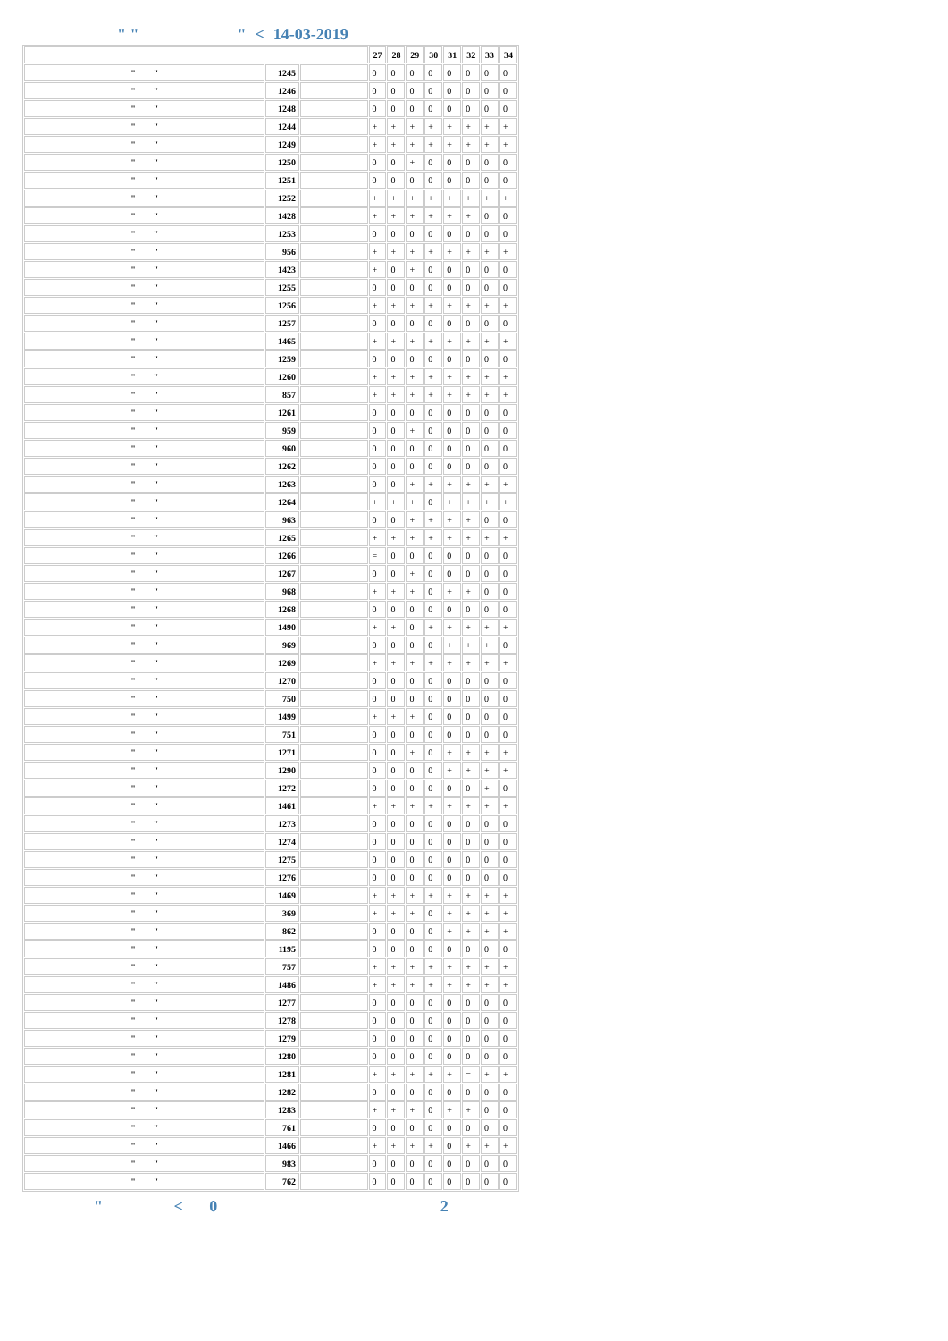" " " < 14-03-2019
| | | | 27 | 28 | 29 | 30 | 31 | 32 | 33 | 34 |
| --- | --- | --- | --- | --- | --- | --- | --- | --- | --- | --- |
| " " | 1245 | | 0 | 0 | 0 | 0 | 0 | 0 | 0 | 0 |
| " " | 1246 | | 0 | 0 | 0 | 0 | 0 | 0 | 0 | 0 |
| " " | 1248 | | 0 | 0 | 0 | 0 | 0 | 0 | 0 | 0 |
| " " | 1244 | | + | + | + | + | + | + | + | + |
| " " | 1249 | | + | + | + | + | + | + | + | + |
| " " | 1250 | | 0 | 0 | + | 0 | 0 | 0 | 0 | 0 |
| " " | 1251 | | 0 | 0 | 0 | 0 | 0 | 0 | 0 | 0 |
| " " | 1252 | | + | + | + | + | + | + | + | + |
| " " | 1428 | | + | + | + | + | + | + | 0 | 0 |
| " " | 1253 | | 0 | 0 | 0 | 0 | 0 | 0 | 0 | 0 |
| " " | 956 | | + | + | + | + | + | + | + | + |
| " " | 1423 | | + | 0 | + | 0 | 0 | 0 | 0 | 0 |
| " " | 1255 | | 0 | 0 | 0 | 0 | 0 | 0 | 0 | 0 |
| " " | 1256 | | + | + | + | + | + | + | + | + |
| " " | 1257 | | 0 | 0 | 0 | 0 | 0 | 0 | 0 | 0 |
| " " | 1465 | | + | + | + | + | + | + | + | + |
| " " | 1259 | | 0 | 0 | 0 | 0 | 0 | 0 | 0 | 0 |
| " " | 1260 | | + | + | + | + | + | + | + | + |
| " " | 857 | | + | + | + | + | + | + | + | + |
| " " | 1261 | | 0 | 0 | 0 | 0 | 0 | 0 | 0 | 0 |
| " " | 959 | | 0 | 0 | + | 0 | 0 | 0 | 0 | 0 |
| " " | 960 | | 0 | 0 | 0 | 0 | 0 | 0 | 0 | 0 |
| " " | 1262 | | 0 | 0 | 0 | 0 | 0 | 0 | 0 | 0 |
| " " | 1263 | | 0 | 0 | + | + | + | + | + | + |
| " " | 1264 | | + | + | + | 0 | + | + | + | + |
| " " | 963 | | 0 | 0 | + | + | + | + | 0 | 0 |
| " " | 1265 | | + | + | + | + | + | + | + | + |
| " " | 1266 | | = | 0 | 0 | 0 | 0 | 0 | 0 | 0 |
| " " | 1267 | | 0 | 0 | + | 0 | 0 | 0 | 0 | 0 |
| " " | 968 | | + | + | + | 0 | + | + | 0 | 0 |
| " " | 1268 | | 0 | 0 | 0 | 0 | 0 | 0 | 0 | 0 |
| " " | 1490 | | + | + | 0 | + | + | + | + | + |
| " " | 969 | | 0 | 0 | 0 | 0 | + | + | + | 0 |
| " " | 1269 | | + | + | + | + | + | + | + | + |
| " " | 1270 | | 0 | 0 | 0 | 0 | 0 | 0 | 0 | 0 |
| " " | 750 | | 0 | 0 | 0 | 0 | 0 | 0 | 0 | 0 |
| " " | 1499 | | + | + | + | 0 | 0 | 0 | 0 | 0 |
| " " | 751 | | 0 | 0 | 0 | 0 | 0 | 0 | 0 | 0 |
| " " | 1271 | | 0 | 0 | + | 0 | + | + | + | + |
| " " | 1290 | | 0 | 0 | 0 | 0 | + | + | + | + |
| " " | 1272 | | 0 | 0 | 0 | 0 | 0 | 0 | + | 0 |
| " " | 1461 | | + | + | + | + | + | + | + | + |
| " " | 1273 | | 0 | 0 | 0 | 0 | 0 | 0 | 0 | 0 |
| " " | 1274 | | 0 | 0 | 0 | 0 | 0 | 0 | 0 | 0 |
| " " | 1275 | | 0 | 0 | 0 | 0 | 0 | 0 | 0 | 0 |
| " " | 1276 | | 0 | 0 | 0 | 0 | 0 | 0 | 0 | 0 |
| " " | 1469 | | + | + | + | + | + | + | + | + |
| " " | 369 | | + | + | + | 0 | + | + | + | + |
| " " | 862 | | 0 | 0 | 0 | 0 | + | + | + | + |
| " " | 1195 | | 0 | 0 | 0 | 0 | 0 | 0 | 0 | 0 |
| " " | 757 | | + | + | + | + | + | + | + | + |
| " " | 1486 | | + | + | + | + | + | + | + | + |
| " " | 1277 | | 0 | 0 | 0 | 0 | 0 | 0 | 0 | 0 |
| " " | 1278 | | 0 | 0 | 0 | 0 | 0 | 0 | 0 | 0 |
| " " | 1279 | | 0 | 0 | 0 | 0 | 0 | 0 | 0 | 0 |
| " " | 1280 | | 0 | 0 | 0 | 0 | 0 | 0 | 0 | 0 |
| " " | 1281 | | + | + | + | + | + | = | + | + |
| " " | 1282 | | 0 | 0 | 0 | 0 | 0 | 0 | 0 | 0 |
| " " | 1283 | | + | + | + | 0 | + | + | 0 | 0 |
| " " | 761 | | 0 | 0 | 0 | 0 | 0 | 0 | 0 | 0 |
| " " | 1466 | | + | + | + | + | 0 | + | + | + |
| " " | 983 | | 0 | 0 | 0 | 0 | 0 | 0 | 0 | 0 |
| " " | 762 | | 0 | 0 | 0 | 0 | 0 | 0 | 0 | 0 |
" < 0 2